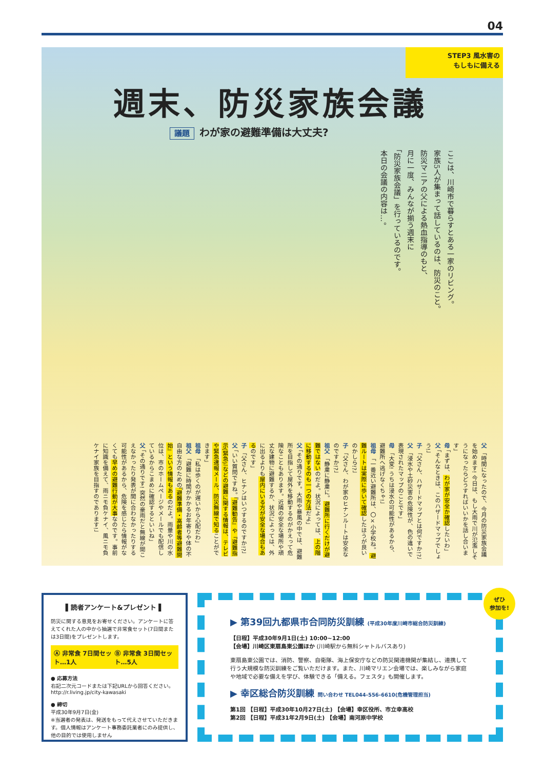04
STEP3 風水害の
もしもに備える
週末、防災家族会議
議題 わが家の避難準備は大丈夫?
ここは、川崎市で暮らすとある一家のリビング。
家族5人が集まって話しているのは、防災のこと。
防災マニアの父による熱血指導のもと、
月に一度、みんなが揃う週末に
「防災家族会議」を行っているのです。
本日の会議の内容は…。
父 「時間になったので、今月の防災家族会議を始めます! 今日は、もし大雨で川が氾濫しそうになったらどうすればいいかを話し合います」
母 「まずは、わが家が安全か確認したいわ」
父 「そんなときは、このハザードマップでしょう!」
子 「父さん、ハザードマップとは何ですか!?」
父 「浸水や土砂災害の危険性が、色の違いで表現されたマップのことです」
母 「大変! うちは浸水の可能性があるから、避難所へ逃げなくちゃ!」
祖母 「一番近い避難所は、〇×小学校ね。避難ルートは実際に歩いて確認したほうが良いのかしら!?」
子 「父さん、わが家のヒナンルートは安全なのですか!?」
祖父 「静粛に静粛に。避難所に行くだけが避難ではないのだよ。状況によっては、上の階に移動するのも一つの方法だよ」
父 「その通りです。大雨や暴風の中では、避難所を目指して屋外を移動するのがかえって危険なこともあります。近隣の安全な場所や頑丈な建物に避難するか、状況によっては、外に出るよりも屋内にいる方が安全な場合もあるのです」
子 「父さん、ヒナンはいつするのですか!?」
父 「いい質問ですね。『避難勧告』や『避難指示(緊急)』などの避難に関する情報は、テレビや緊急速報メール、防災無線で知ることができます」
祖母 「私は歩くのが遅いから心配だわ」
祖父 「避難に時間がかかるお年寄りや体の不自由な方のための『避難準備・高齢者等避難開始』という情報もあるのだよ。雨量や川の水位は、市のホームページやメールでも配信しているからこまめに確認するといいね」
父 「その通りです! 突然の豪雨だと無線が聞こえなかったり発表が間に合わなかったりする可能性があるから、危険を感じたら情報がなくても早めの避難行動が大事なのです。事前に知識を備えて、雨ニモ負ケナイ、風ニモ負ケナイ家族を目指すのであります!」
▌読者アンケート&プレゼント ▌
防災に関する意見をお寄せください。アンケートに答えてくれた人の中から抽選で非常食セット(7日間または3日間)をプレゼントします。
Ⓐ 非常食 7日間セット…1人 Ⓑ 非常食 3日間セット…5人
● 応募方法
右記二次元コードまたは下記URLから回答ください。
http://r.living.jp/city-kawasaki
● 締切
平成30年9月7日(金)
※当選者の発表は、発送をもって代えさせていただきます。個人情報はアンケート事務委託業者にのみ提供し、他の目的では使用しません
▶ 第39回九都県市合同防災訓練 (平成30年度川崎市総合防災訓練)
【日程】平成30年9月1日(土) 10:00~12:00
【会場】川崎区東扇島東公園ほか (川崎駅から無料シャトルバスあり)
東扇島東公園では、消防、警察、自衛隊、海上保安庁などの防災関連機関が集結し、連携して行う大規模な防災訓練をご覧いただけます。また、川崎マリエン会場では、楽しみながら家庭や地域で必要な備えを学び、体験できる「備える。フェスタ」も開催します。
▶ 幸区総合防災訓練 問い合わせ TEL044-556-6610(危機管理担当)
第1回 【日程】平成30年10月27日(土) 【会場】幸区役所、市立幸高校
第2回 【日程】平成31年2月9日(土) 【会場】南河原中学校
ぜひ
参加を!